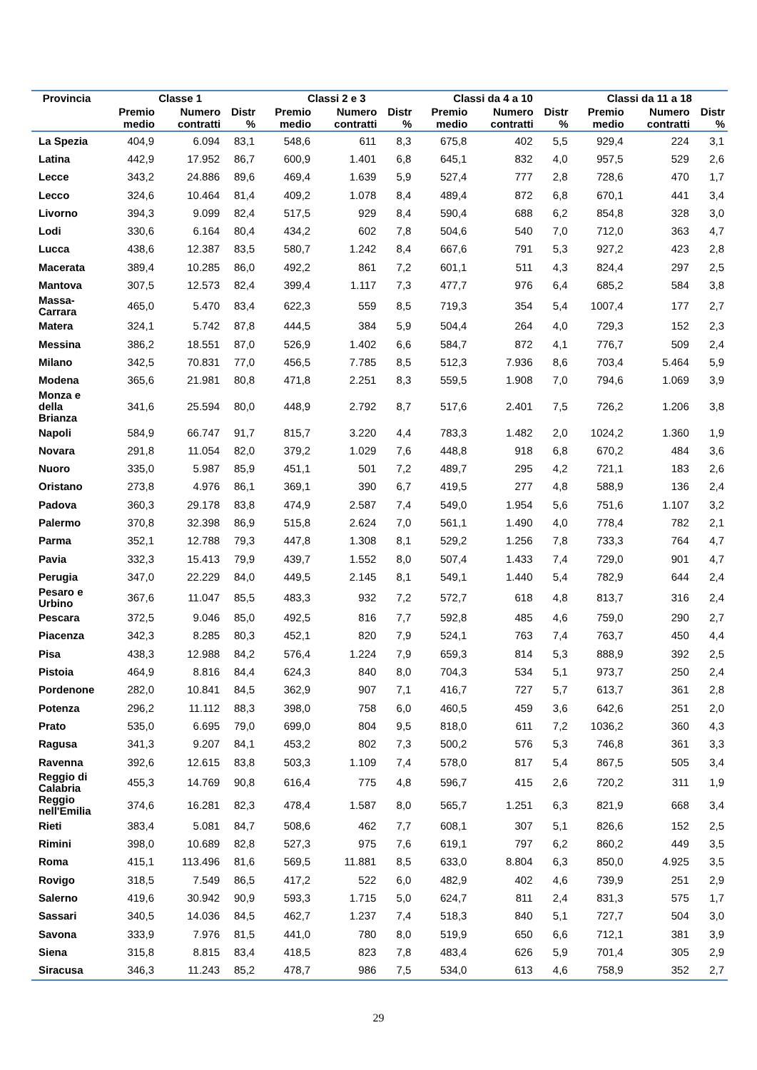| Provincia | Classe 1 | | | Classi 2 e 3 | | | Classi da 4 a 10 | | | Classi da 11 a 18 | | |
| --- | --- | --- | --- | --- | --- | --- | --- | --- | --- | --- | --- | --- |
| | Premio medio | Numero contratti | Distr % | Premio medio | Numero contratti | Distr % | Premio medio | Numero contratti | Distr % | Premio medio | Numero contratti | Distr % |
| La Spezia | 404,9 | 6.094 | 83,1 | 548,6 | 611 | 8,3 | 675,8 | 402 | 5,5 | 929,4 | 224 | 3,1 |
| Latina | 442,9 | 17.952 | 86,7 | 600,9 | 1.401 | 6,8 | 645,1 | 832 | 4,0 | 957,5 | 529 | 2,6 |
| Lecce | 343,2 | 24.886 | 89,6 | 469,4 | 1.639 | 5,9 | 527,4 | 777 | 2,8 | 728,6 | 470 | 1,7 |
| Lecco | 324,6 | 10.464 | 81,4 | 409,2 | 1.078 | 8,4 | 489,4 | 872 | 6,8 | 670,1 | 441 | 3,4 |
| Livorno | 394,3 | 9.099 | 82,4 | 517,5 | 929 | 8,4 | 590,4 | 688 | 6,2 | 854,8 | 328 | 3,0 |
| Lodi | 330,6 | 6.164 | 80,4 | 434,2 | 602 | 7,8 | 504,6 | 540 | 7,0 | 712,0 | 363 | 4,7 |
| Lucca | 438,6 | 12.387 | 83,5 | 580,7 | 1.242 | 8,4 | 667,6 | 791 | 5,3 | 927,2 | 423 | 2,8 |
| Macerata | 389,4 | 10.285 | 86,0 | 492,2 | 861 | 7,2 | 601,1 | 511 | 4,3 | 824,4 | 297 | 2,5 |
| Mantova | 307,5 | 12.573 | 82,4 | 399,4 | 1.117 | 7,3 | 477,7 | 976 | 6,4 | 685,2 | 584 | 3,8 |
| Massa- Carrara | 465,0 | 5.470 | 83,4 | 622,3 | 559 | 8,5 | 719,3 | 354 | 5,4 | 1007,4 | 177 | 2,7 |
| Matera | 324,1 | 5.742 | 87,8 | 444,5 | 384 | 5,9 | 504,4 | 264 | 4,0 | 729,3 | 152 | 2,3 |
| Messina | 386,2 | 18.551 | 87,0 | 526,9 | 1.402 | 6,6 | 584,7 | 872 | 4,1 | 776,7 | 509 | 2,4 |
| Milano | 342,5 | 70.831 | 77,0 | 456,5 | 7.785 | 8,5 | 512,3 | 7.936 | 8,6 | 703,4 | 5.464 | 5,9 |
| Modena | 365,6 | 21.981 | 80,8 | 471,8 | 2.251 | 8,3 | 559,5 | 1.908 | 7,0 | 794,6 | 1.069 | 3,9 |
| Monza e della Brianza | 341,6 | 25.594 | 80,0 | 448,9 | 2.792 | 8,7 | 517,6 | 2.401 | 7,5 | 726,2 | 1.206 | 3,8 |
| Napoli | 584,9 | 66.747 | 91,7 | 815,7 | 3.220 | 4,4 | 783,3 | 1.482 | 2,0 | 1024,2 | 1.360 | 1,9 |
| Novara | 291,8 | 11.054 | 82,0 | 379,2 | 1.029 | 7,6 | 448,8 | 918 | 6,8 | 670,2 | 484 | 3,6 |
| Nuoro | 335,0 | 5.987 | 85,9 | 451,1 | 501 | 7,2 | 489,7 | 295 | 4,2 | 721,1 | 183 | 2,6 |
| Oristano | 273,8 | 4.976 | 86,1 | 369,1 | 390 | 6,7 | 419,5 | 277 | 4,8 | 588,9 | 136 | 2,4 |
| Padova | 360,3 | 29.178 | 83,8 | 474,9 | 2.587 | 7,4 | 549,0 | 1.954 | 5,6 | 751,6 | 1.107 | 3,2 |
| Palermo | 370,8 | 32.398 | 86,9 | 515,8 | 2.624 | 7,0 | 561,1 | 1.490 | 4,0 | 778,4 | 782 | 2,1 |
| Parma | 352,1 | 12.788 | 79,3 | 447,8 | 1.308 | 8,1 | 529,2 | 1.256 | 7,8 | 733,3 | 764 | 4,7 |
| Pavia | 332,3 | 15.413 | 79,9 | 439,7 | 1.552 | 8,0 | 507,4 | 1.433 | 7,4 | 729,0 | 901 | 4,7 |
| Perugia | 347,0 | 22.229 | 84,0 | 449,5 | 2.145 | 8,1 | 549,1 | 1.440 | 5,4 | 782,9 | 644 | 2,4 |
| Pesaro e Urbino | 367,6 | 11.047 | 85,5 | 483,3 | 932 | 7,2 | 572,7 | 618 | 4,8 | 813,7 | 316 | 2,4 |
| Pescara | 372,5 | 9.046 | 85,0 | 492,5 | 816 | 7,7 | 592,8 | 485 | 4,6 | 759,0 | 290 | 2,7 |
| Piacenza | 342,3 | 8.285 | 80,3 | 452,1 | 820 | 7,9 | 524,1 | 763 | 7,4 | 763,7 | 450 | 4,4 |
| Pisa | 438,3 | 12.988 | 84,2 | 576,4 | 1.224 | 7,9 | 659,3 | 814 | 5,3 | 888,9 | 392 | 2,5 |
| Pistoia | 464,9 | 8.816 | 84,4 | 624,3 | 840 | 8,0 | 704,3 | 534 | 5,1 | 973,7 | 250 | 2,4 |
| Pordenone | 282,0 | 10.841 | 84,5 | 362,9 | 907 | 7,1 | 416,7 | 727 | 5,7 | 613,7 | 361 | 2,8 |
| Potenza | 296,2 | 11.112 | 88,3 | 398,0 | 758 | 6,0 | 460,5 | 459 | 3,6 | 642,6 | 251 | 2,0 |
| Prato | 535,0 | 6.695 | 79,0 | 699,0 | 804 | 9,5 | 818,0 | 611 | 7,2 | 1036,2 | 360 | 4,3 |
| Ragusa | 341,3 | 9.207 | 84,1 | 453,2 | 802 | 7,3 | 500,2 | 576 | 5,3 | 746,8 | 361 | 3,3 |
| Ravenna | 392,6 | 12.615 | 83,8 | 503,3 | 1.109 | 7,4 | 578,0 | 817 | 5,4 | 867,5 | 505 | 3,4 |
| Reggio di Calabria | 455,3 | 14.769 | 90,8 | 616,4 | 775 | 4,8 | 596,7 | 415 | 2,6 | 720,2 | 311 | 1,9 |
| Reggio nell'Emilia | 374,6 | 16.281 | 82,3 | 478,4 | 1.587 | 8,0 | 565,7 | 1.251 | 6,3 | 821,9 | 668 | 3,4 |
| Rieti | 383,4 | 5.081 | 84,7 | 508,6 | 462 | 7,7 | 608,1 | 307 | 5,1 | 826,6 | 152 | 2,5 |
| Rimini | 398,0 | 10.689 | 82,8 | 527,3 | 975 | 7,6 | 619,1 | 797 | 6,2 | 860,2 | 449 | 3,5 |
| Roma | 415,1 | 113.496 | 81,6 | 569,5 | 11.881 | 8,5 | 633,0 | 8.804 | 6,3 | 850,0 | 4.925 | 3,5 |
| Rovigo | 318,5 | 7.549 | 86,5 | 417,2 | 522 | 6,0 | 482,9 | 402 | 4,6 | 739,9 | 251 | 2,9 |
| Salerno | 419,6 | 30.942 | 90,9 | 593,3 | 1.715 | 5,0 | 624,7 | 811 | 2,4 | 831,3 | 575 | 1,7 |
| Sassari | 340,5 | 14.036 | 84,5 | 462,7 | 1.237 | 7,4 | 518,3 | 840 | 5,1 | 727,7 | 504 | 3,0 |
| Savona | 333,9 | 7.976 | 81,5 | 441,0 | 780 | 8,0 | 519,9 | 650 | 6,6 | 712,1 | 381 | 3,9 |
| Siena | 315,8 | 8.815 | 83,4 | 418,5 | 823 | 7,8 | 483,4 | 626 | 5,9 | 701,4 | 305 | 2,9 |
| Siracusa | 346,3 | 11.243 | 85,2 | 478,7 | 986 | 7,5 | 534,0 | 613 | 4,6 | 758,9 | 352 | 2,7 |
29